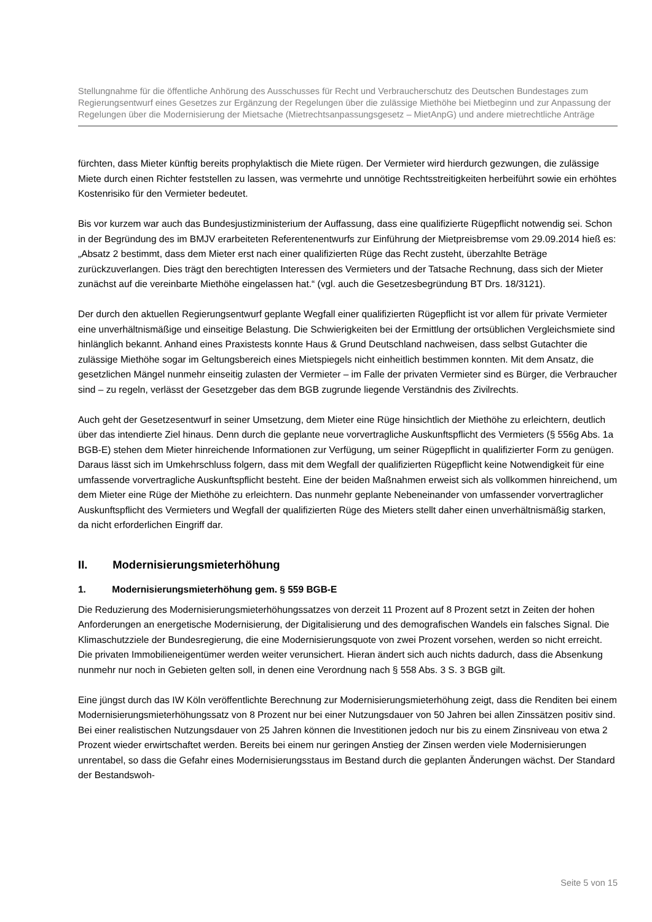Stellungnahme für die öffentliche Anhörung des Ausschusses für Recht und Verbraucherschutz des Deutschen Bundestages zum Regierungsentwurf eines Gesetzes zur Ergänzung der Regelungen über die zulässige Miethöhe bei Mietbeginn und zur Anpassung der Regelungen über die Modernisierung der Mietsache (Mietrechtsanpassungsgesetz – MietAnpG) und andere mietrechtliche Anträge
fürchten, dass Mieter künftig bereits prophylaktisch die Miete rügen. Der Vermieter wird hierdurch gezwungen, die zulässige Miete durch einen Richter feststellen zu lassen, was vermehrte und unnötige Rechtsstreitigkeiten herbeiführt sowie ein erhöhtes Kostenrisiko für den Vermieter bedeutet.
Bis vor kurzem war auch das Bundesjustizministerium der Auffassung, dass eine qualifizierte Rügepflicht notwendig sei. Schon in der Begründung des im BMJV erarbeiteten Referentenentwurfs zur Einführung der Mietpreisbremse vom 29.09.2014 hieß es: „Absatz 2 bestimmt, dass dem Mieter erst nach einer qualifizierten Rüge das Recht zusteht, überzahlte Beträge zurückzuverlangen. Dies trägt den berechtigten Interessen des Vermieters und der Tatsache Rechnung, dass sich der Mieter zunächst auf die vereinbarte Miethöhe eingelassen hat.“ (vgl. auch die Gesetzesbegründung BT Drs. 18/3121).
Der durch den aktuellen Regierungsentwurf geplante Wegfall einer qualifizierten Rügepflicht ist vor allem für private Vermieter eine unverhältnismäßige und einseitige Belastung. Die Schwierigkeiten bei der Ermittlung der ortsüblichen Vergleichsmiete sind hinlänglich bekannt. Anhand eines Praxistests konnte Haus & Grund Deutschland nachweisen, dass selbst Gutachter die zulässige Miethöhe sogar im Geltungsbereich eines Mietspiegels nicht einheitlich bestimmen konnten. Mit dem Ansatz, die gesetzlichen Mängel nunmehr einseitig zulasten der Vermieter – im Falle der privaten Vermieter sind es Bürger, die Verbraucher sind – zu regeln, verlässt der Gesetzgeber das dem BGB zugrunde liegende Verständnis des Zivilrechts.
Auch geht der Gesetzesentwurf in seiner Umsetzung, dem Mieter eine Rüge hinsichtlich der Miethöhe zu erleichtern, deutlich über das intendierte Ziel hinaus. Denn durch die geplante neue vorvertragliche Auskunftspflicht des Vermieters (§ 556g Abs. 1a BGB-E) stehen dem Mieter hinreichende Informationen zur Verfügung, um seiner Rügepflicht in qualifizierter Form zu genügen. Daraus lässt sich im Umkehrschluss folgern, dass mit dem Wegfall der qualifizierten Rügepflicht keine Notwendigkeit für eine umfassende vorvertragliche Auskunftspflicht besteht. Eine der beiden Maßnahmen erweist sich als vollkommen hinreichend, um dem Mieter eine Rüge der Miethöhe zu erleichtern. Das nunmehr geplante Nebeneinander von umfassender vorvertraglicher Auskunftspflicht des Vermieters und Wegfall der qualifizierten Rüge des Mieters stellt daher einen unverhältnismäßig starken, da nicht erforderlichen Eingriff dar.
II. Modernisierungsmieterhöhung
1. Modernisierungsmieterhöhung gem. § 559 BGB-E
Die Reduzierung des Modernisierungsmieterhöhungssatzes von derzeit 11 Prozent auf 8 Prozent setzt in Zeiten der hohen Anforderungen an energetische Modernisierung, der Digitalisierung und des demografischen Wandels ein falsches Signal. Die Klimaschutzziele der Bundesregierung, die eine Modernisierungsquote von zwei Prozent vorsehen, werden so nicht erreicht. Die privaten Immobilieneigentümer werden weiter verunsichert. Hieran ändert sich auch nichts dadurch, dass die Absenkung nunmehr nur noch in Gebieten gelten soll, in denen eine Verordnung nach § 558 Abs. 3 S. 3 BGB gilt.
Eine jüngst durch das IW Köln veröffentlichte Berechnung zur Modernisierungsmieterhöhung zeigt, dass die Renditen bei einem Modernisierungsmieterhöhungssatz von 8 Prozent nur bei einer Nutzungsdauer von 50 Jahren bei allen Zinssätzen positiv sind. Bei einer realistischen Nutzungsdauer von 25 Jahren können die Investitionen jedoch nur bis zu einem Zinsniveau von etwa 2 Prozent wieder erwirtschaftet werden. Bereits bei einem nur geringen Anstieg der Zinsen werden viele Modernisierungen unrentabel, so dass die Gefahr eines Modernisierungsstaus im Bestand durch die geplanten Änderungen wächst. Der Standard der Bestandswoh-
Seite 5 von 15